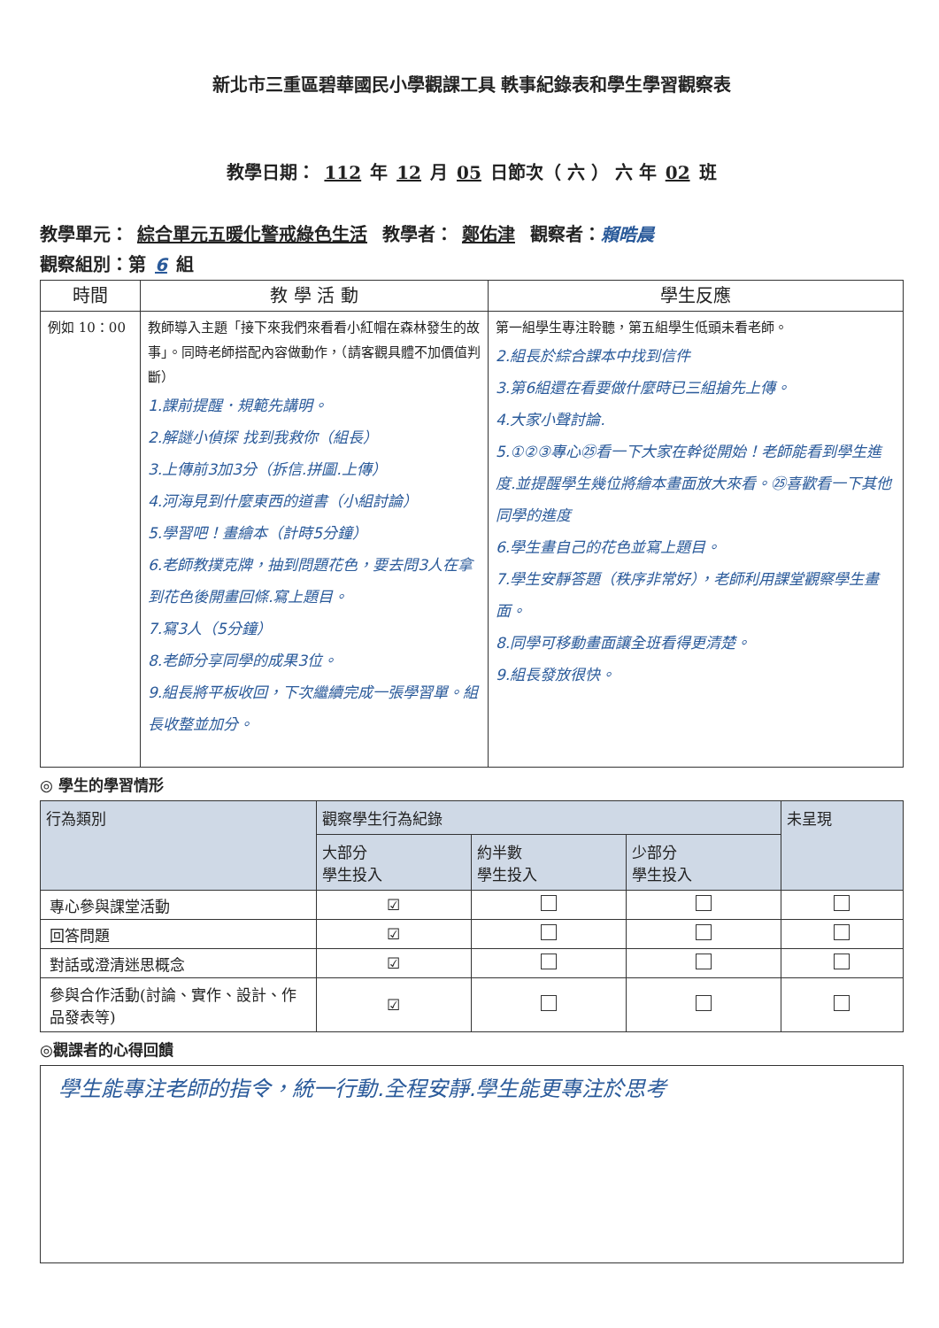新北市三重區碧華國民小學觀課工具 軼事紀錄表和學生學習觀察表
教學日期： 112 年 12 月 05 日節次（ 六 ） 六 年 02 班
教學單元： 綜合單元五暖化警戒綠色生活 教學者： 鄭佑津 觀察者：賴晧晨
觀察組別：第 6 組
| 時間 | 教 學 活 動 | 學生反應 |
| --- | --- | --- |
| 例如 10：00 | 教師導入主題「接下來我們來看看小紅帽在森林發生的故事」。同時老師搭配內容做動作，（請客觀具體不加價值判斷） 1.課前提醒．規範先講明。 2.解謎小偵探 找到我救你（組長） 3.上傳前3加3分（拆信.拼圖.上傳） 4.河海見到什麼東西的道書（小組討論） 5.學習吧！畫繪本（計時5分鐘） 6.老師教撲克牌，抽到問題花色，要去問3人在拿到花色後開畫回條.寫上題目。 7.寫3人（5分鐘） 8.老師分享同學的成果3位。 9.組長將平板收回，下次繼續完成一張學習單。組長收整並加分。 | 第一組學生專注聆聽，第五組學生低頭未看老師。 2.組長於綜合課本中找到信件 3.第6組還在看要做什麼時已三組搶先上傳。 4.大家小聲討論. 5.①②③專心㉕看一下大家在幹從開始！老師能看到學生進度.並提醒學生幾位將繪本畫面放大來看。㉕喜歡看一下其他同學的進度 6.學生畫自己的花色並寫上題目。 7.學生安靜答題（秩序非常好），老師利用課堂觀察學生畫面。 8.同學可移動畫面讓全班看得更清楚。 9.組長發放很快。 |
◎ 學生的學習情形
| 行為類別 | 觀察學生行為紀錄 | | | 未呈現 |
| --- | --- | --- | --- | --- |
| | 大部分 學生投入 | 約半數 學生投入 | 少部分 學生投入 | |
| 專心參與課堂活動 | ☑ | | | |
| 回答問題 | ☑ | | | |
| 對話或澄清迷思概念 | ☑ | | | |
| 參與合作活動(討論、實作、設計、作品發表等) | ☑ | | | |
◎觀課者的心得回饋
學生能專注老師的指令，統一行動.全程安靜.學生能更專注於思考